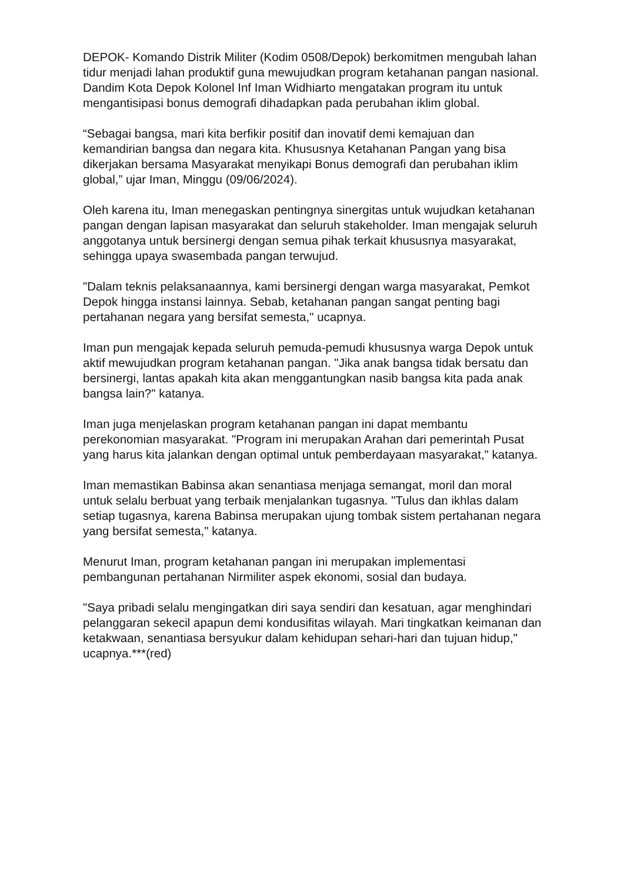DEPOK- Komando Distrik Militer (Kodim 0508/Depok) berkomitmen mengubah lahan tidur menjadi lahan produktif guna mewujudkan program ketahanan pangan nasional. Dandim Kota Depok Kolonel Inf Iman Widhiarto mengatakan program itu untuk mengantisipasi bonus demografi dihadapkan pada perubahan iklim global.
“Sebagai bangsa, mari kita berfikir positif dan inovatif demi kemajuan dan kemandirian bangsa dan negara kita. Khususnya Ketahanan Pangan yang bisa dikerjakan bersama Masyarakat menyikapi Bonus demografi dan perubahan iklim global,” ujar Iman, Minggu (09/06/2024).
Oleh karena itu, Iman menegaskan pentingnya sinergitas untuk wujudkan ketahanan pangan dengan lapisan masyarakat dan seluruh stakeholder. Iman mengajak seluruh anggotanya untuk bersinergi dengan semua pihak terkait khususnya masyarakat, sehingga upaya swasembada pangan terwujud.
"Dalam teknis pelaksanaannya, kami bersinergi dengan warga masyarakat, Pemkot Depok hingga instansi lainnya. Sebab, ketahanan pangan sangat penting bagi pertahanan negara yang bersifat semesta," ucapnya.
Iman pun mengajak kepada seluruh pemuda-pemudi khususnya warga Depok untuk aktif mewujudkan program ketahanan pangan. "Jika anak bangsa tidak bersatu dan bersinergi, lantas apakah kita akan menggantungkan nasib bangsa kita pada anak bangsa lain?" katanya.
Iman juga menjelaskan program ketahanan pangan ini dapat membantu perekonomian masyarakat. "Program ini merupakan Arahan dari pemerintah Pusat yang harus kita jalankan dengan optimal untuk pemberdayaan masyarakat," katanya.
Iman memastikan Babinsa akan senantiasa menjaga semangat, moril dan moral untuk selalu berbuat yang terbaik menjalankan tugasnya. "Tulus dan ikhlas dalam setiap tugasnya, karena Babinsa merupakan ujung tombak sistem pertahanan negara yang bersifat semesta," katanya.
Menurut Iman, program ketahanan pangan ini merupakan implementasi pembangunan pertahanan Nirmiliter aspek ekonomi, sosial dan budaya.
"Saya pribadi selalu mengingatkan diri saya sendiri dan kesatuan, agar menghindari pelanggaran sekecil apapun demi kondusifitas wilayah. Mari tingkatkan keimanan dan ketakwaan, senantiasa bersyukur dalam kehidupan sehari-hari dan tujuan hidup," ucapnya.***(red)